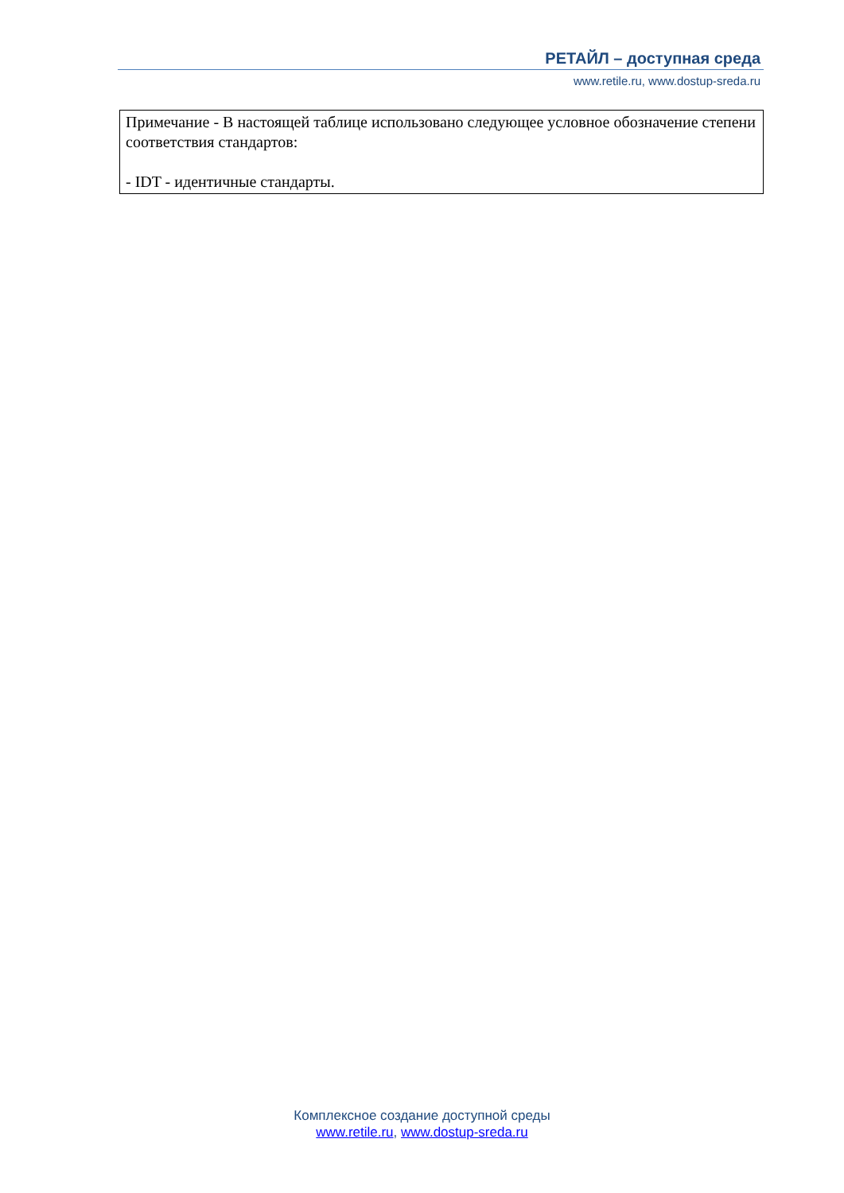РЕТАЙЛ – доступная среда
www.retile.ru, www.dostup-sreda.ru
| Примечание - В настоящей таблице использовано следующее условное обозначение степени соответствия стандартов: - IDT - идентичные стандарты. |
Комплексное создание доступной среды
www.retile.ru, www.dostup-sreda.ru